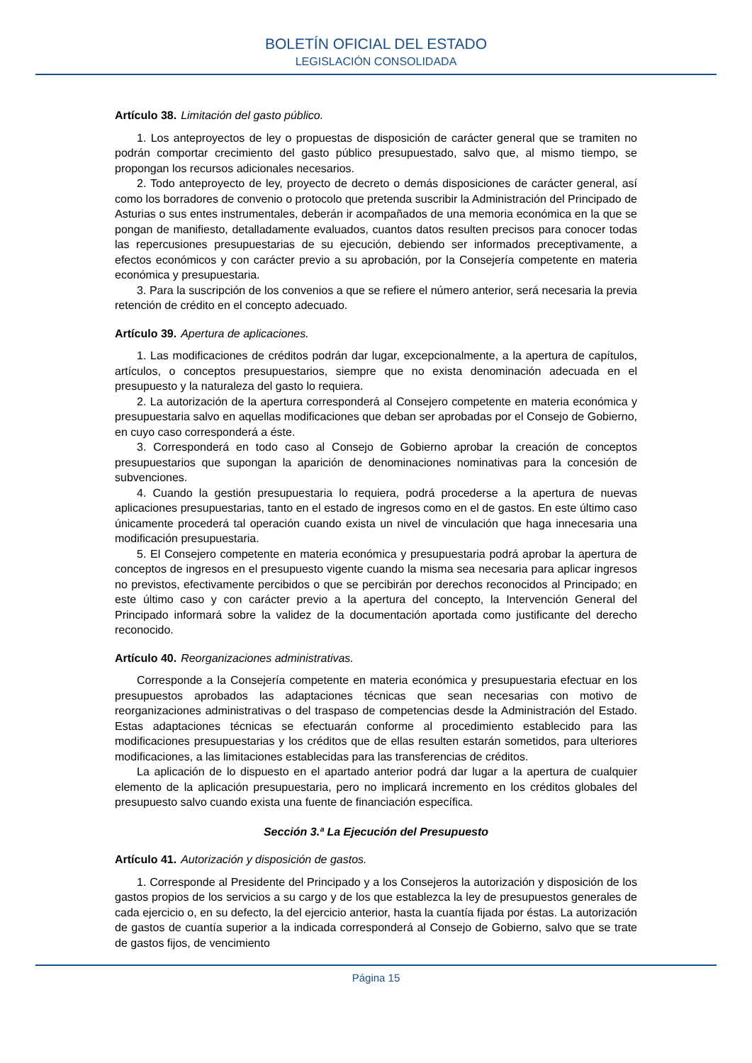BOLETÍN OFICIAL DEL ESTADO
LEGISLACIÓN CONSOLIDADA
Artículo 38. Limitación del gasto público.
1. Los anteproyectos de ley o propuestas de disposición de carácter general que se tramiten no podrán comportar crecimiento del gasto público presupuestado, salvo que, al mismo tiempo, se propongan los recursos adicionales necesarios.
2. Todo anteproyecto de ley, proyecto de decreto o demás disposiciones de carácter general, así como los borradores de convenio o protocolo que pretenda suscribir la Administración del Principado de Asturias o sus entes instrumentales, deberán ir acompañados de una memoria económica en la que se pongan de manifiesto, detalladamente evaluados, cuantos datos resulten precisos para conocer todas las repercusiones presupuestarias de su ejecución, debiendo ser informados preceptivamente, a efectos económicos y con carácter previo a su aprobación, por la Consejería competente en materia económica y presupuestaria.
3. Para la suscripción de los convenios a que se refiere el número anterior, será necesaria la previa retención de crédito en el concepto adecuado.
Artículo 39. Apertura de aplicaciones.
1. Las modificaciones de créditos podrán dar lugar, excepcionalmente, a la apertura de capítulos, artículos, o conceptos presupuestarios, siempre que no exista denominación adecuada en el presupuesto y la naturaleza del gasto lo requiera.
2. La autorización de la apertura corresponderá al Consejero competente en materia económica y presupuestaria salvo en aquellas modificaciones que deban ser aprobadas por el Consejo de Gobierno, en cuyo caso corresponderá a éste.
3. Corresponderá en todo caso al Consejo de Gobierno aprobar la creación de conceptos presupuestarios que supongan la aparición de denominaciones nominativas para la concesión de subvenciones.
4. Cuando la gestión presupuestaria lo requiera, podrá procederse a la apertura de nuevas aplicaciones presupuestarias, tanto en el estado de ingresos como en el de gastos. En este último caso únicamente procederá tal operación cuando exista un nivel de vinculación que haga innecesaria una modificación presupuestaria.
5. El Consejero competente en materia económica y presupuestaria podrá aprobar la apertura de conceptos de ingresos en el presupuesto vigente cuando la misma sea necesaria para aplicar ingresos no previstos, efectivamente percibidos o que se percibirán por derechos reconocidos al Principado; en este último caso y con carácter previo a la apertura del concepto, la Intervención General del Principado informará sobre la validez de la documentación aportada como justificante del derecho reconocido.
Artículo 40. Reorganizaciones administrativas.
Corresponde a la Consejería competente en materia económica y presupuestaria efectuar en los presupuestos aprobados las adaptaciones técnicas que sean necesarias con motivo de reorganizaciones administrativas o del traspaso de competencias desde la Administración del Estado. Estas adaptaciones técnicas se efectuarán conforme al procedimiento establecido para las modificaciones presupuestarias y los créditos que de ellas resulten estarán sometidos, para ulteriores modificaciones, a las limitaciones establecidas para las transferencias de créditos.
La aplicación de lo dispuesto en el apartado anterior podrá dar lugar a la apertura de cualquier elemento de la aplicación presupuestaria, pero no implicará incremento en los créditos globales del presupuesto salvo cuando exista una fuente de financiación específica.
Sección 3.ª La Ejecución del Presupuesto
Artículo 41. Autorización y disposición de gastos.
1. Corresponde al Presidente del Principado y a los Consejeros la autorización y disposición de los gastos propios de los servicios a su cargo y de los que establezca la ley de presupuestos generales de cada ejercicio o, en su defecto, la del ejercicio anterior, hasta la cuantía fijada por éstas. La autorización de gastos de cuantía superior a la indicada corresponderá al Consejo de Gobierno, salvo que se trate de gastos fijos, de vencimiento
Página 15